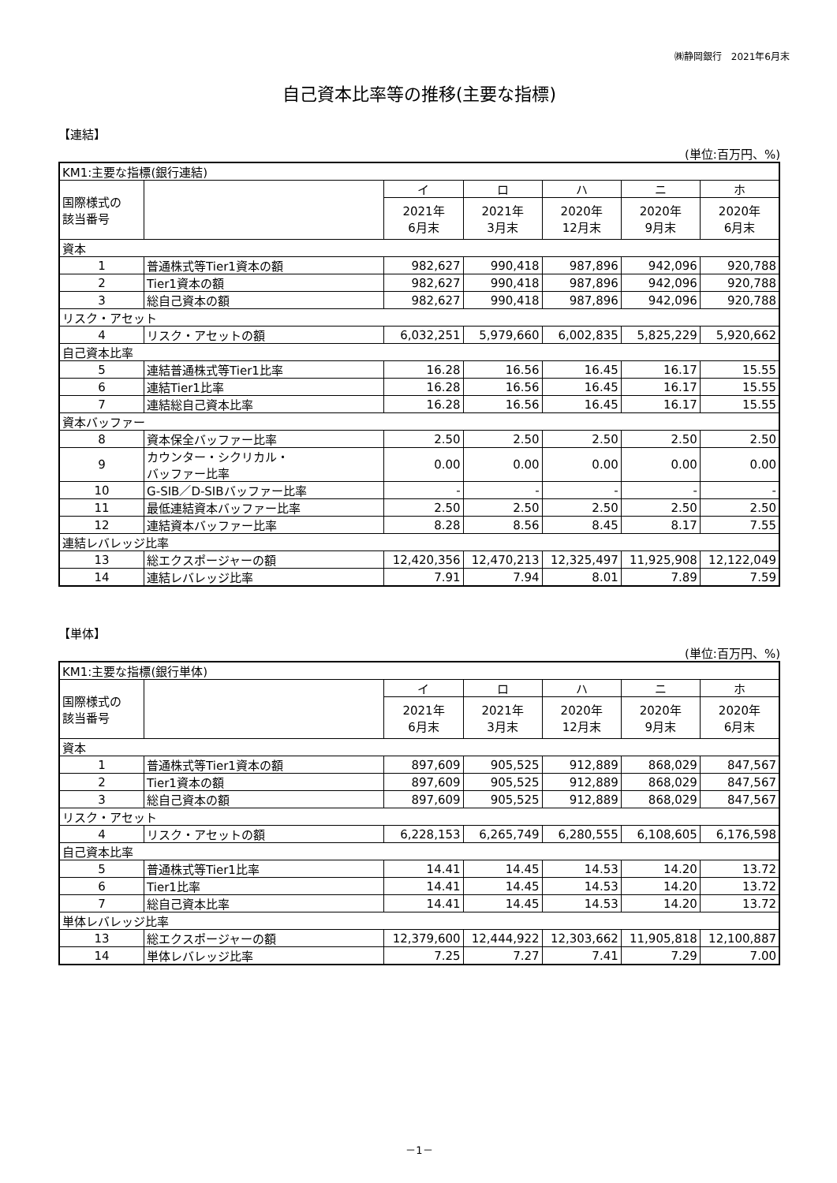㈱静岡銀行　2021年6月末
自己資本比率等の推移(主要な指標)
【連結】
(単位:百万円、%)
| KM1:主要な指標(銀行連結) | | | | | | |
| 国際様式の 該当番号 | | イ | ロ | ハ | ニ | ホ |
| | | 2021年 6月末 | 2021年 3月末 | 2020年 12月末 | 2020年 9月末 | 2020年 6月末 |
| 資本 | | | | | | |
| 1 | 普通株式等Tier1資本の額 | 982,627 | 990,418 | 987,896 | 942,096 | 920,788 |
| 2 | Tier1資本の額 | 982,627 | 990,418 | 987,896 | 942,096 | 920,788 |
| 3 | 総自己資本の額 | 982,627 | 990,418 | 987,896 | 942,096 | 920,788 |
| リスク・アセット | | | | | | |
| 4 | リスク・アセットの額 | 6,032,251 | 5,979,660 | 6,002,835 | 5,825,229 | 5,920,662 |
| 自己資本比率 | | | | | | |
| 5 | 連結普通株式等Tier1比率 | 16.28 | 16.56 | 16.45 | 16.17 | 15.55 |
| 6 | 連結Tier1比率 | 16.28 | 16.56 | 16.45 | 16.17 | 15.55 |
| 7 | 連結総自己資本比率 | 16.28 | 16.56 | 16.45 | 16.17 | 15.55 |
| 資本バッファー | | | | | | |
| 8 | 資本保全バッファー比率 | 2.50 | 2.50 | 2.50 | 2.50 | 2.50 |
| 9 | カウンター・シクリカル・ バッファー比率 | 0.00 | 0.00 | 0.00 | 0.00 | 0.00 |
| 10 | G-SIB／D-SIBバッファー比率 | - | - | - | - | - |
| 11 | 最低連結資本バッファー比率 | 2.50 | 2.50 | 2.50 | 2.50 | 2.50 |
| 12 | 連結資本バッファー比率 | 8.28 | 8.56 | 8.45 | 8.17 | 7.55 |
| 連結レバレッジ比率 | | | | | | |
| 13 | 総エクスポージャーの額 | 12,420,356 | 12,470,213 | 12,325,497 | 11,925,908 | 12,122,049 |
| 14 | 連結レバレッジ比率 | 7.91 | 7.94 | 8.01 | 7.89 | 7.59 |
【単体】
(単位:百万円、%)
| KM1:主要な指標(銀行単体) | | | | | | |
| 国際様式の 該当番号 | | イ | ロ | ハ | ニ | ホ |
| | | 2021年 6月末 | 2021年 3月末 | 2020年 12月末 | 2020年 9月末 | 2020年 6月末 |
| 資本 | | | | | | |
| 1 | 普通株式等Tier1資本の額 | 897,609 | 905,525 | 912,889 | 868,029 | 847,567 |
| 2 | Tier1資本の額 | 897,609 | 905,525 | 912,889 | 868,029 | 847,567 |
| 3 | 総自己資本の額 | 897,609 | 905,525 | 912,889 | 868,029 | 847,567 |
| リスク・アセット | | | | | | |
| 4 | リスク・アセットの額 | 6,228,153 | 6,265,749 | 6,280,555 | 6,108,605 | 6,176,598 |
| 自己資本比率 | | | | | | |
| 5 | 普通株式等Tier1比率 | 14.41 | 14.45 | 14.53 | 14.20 | 13.72 |
| 6 | Tier1比率 | 14.41 | 14.45 | 14.53 | 14.20 | 13.72 |
| 7 | 総自己資本比率 | 14.41 | 14.45 | 14.53 | 14.20 | 13.72 |
| 単体レバレッジ比率 | | | | | | |
| 13 | 総エクスポージャーの額 | 12,379,600 | 12,444,922 | 12,303,662 | 11,905,818 | 12,100,887 |
| 14 | 単体レバレッジ比率 | 7.25 | 7.27 | 7.41 | 7.29 | 7.00 |
－1－